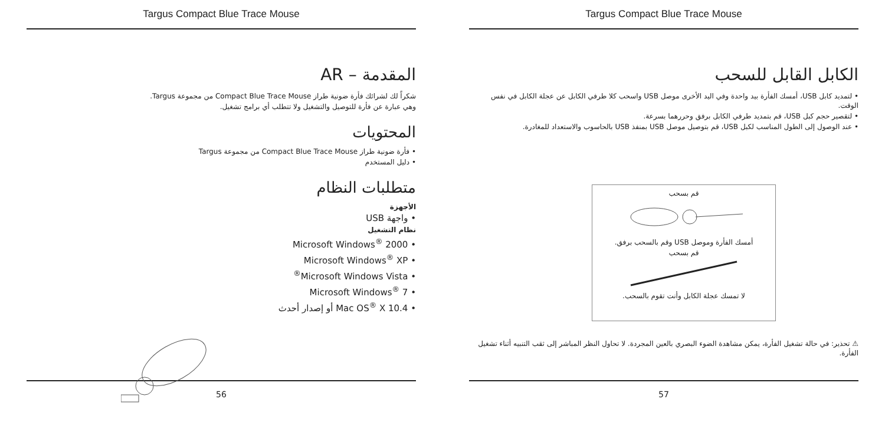Targus Compact Blue Trace Mouse
المقدمة – AR
شكراً لك لشرائك فأرة ضونية طراز Compact Blue Trace Mouse من مجموعة Targus.
وهي عبارة عن فأرة للتوصيل والتشغيل ولا تتطلب أي برامج تشغيل.
المحتويات
• فأرة ضونية طراز Compact Blue Trace Mouse من مجموعة Targus
• دليل المستخدم
متطلبات النظام
الأجهزة
• واجهة USB
نظام التشغيل
• Microsoft Windows<sup>®</sup> 2000
• Microsoft Windows<sup>®</sup> XP
• Microsoft Windows Vista<sup>®</sup>
• Microsoft Windows<sup>®</sup> 7
• Mac OS<sup>®</sup> X 10.4 أو إصدار أحدث
56
Targus Compact Blue Trace Mouse
الكابل القابل للسحب
• لتمديد كابل USB، أمسك الفأرة بيد واحدة وفي اليد الأخرى موصل USB واسحب كلا طرفي الكابل عن عجلة الكابل في نفس الوقت.
• لتقصير حجم كبل USB، قم بتمديد طرفي الكابل برفق وحررهما بسرعة.
• عند الوصول إلى الطول المناسب لكبل USB، قم بتوصيل موصل USB بمنفذ USB بالحاسوب والاستعداد للمغادرة.
قم بسحب
أمسك الفأرة وموصل USB وقم بالسحب برفق.
قم بسحب
لا تمسك عجلة الكابل وأنت تقوم بالسحب.
⚠ تحذير: في حالة تشغيل الفأرة، يمكن مشاهدة الضوء البصري بالعين المجردة. لا تحاول النظر المباشر إلى ثقب التنبيه أثناء تشغيل الفأرة.
57